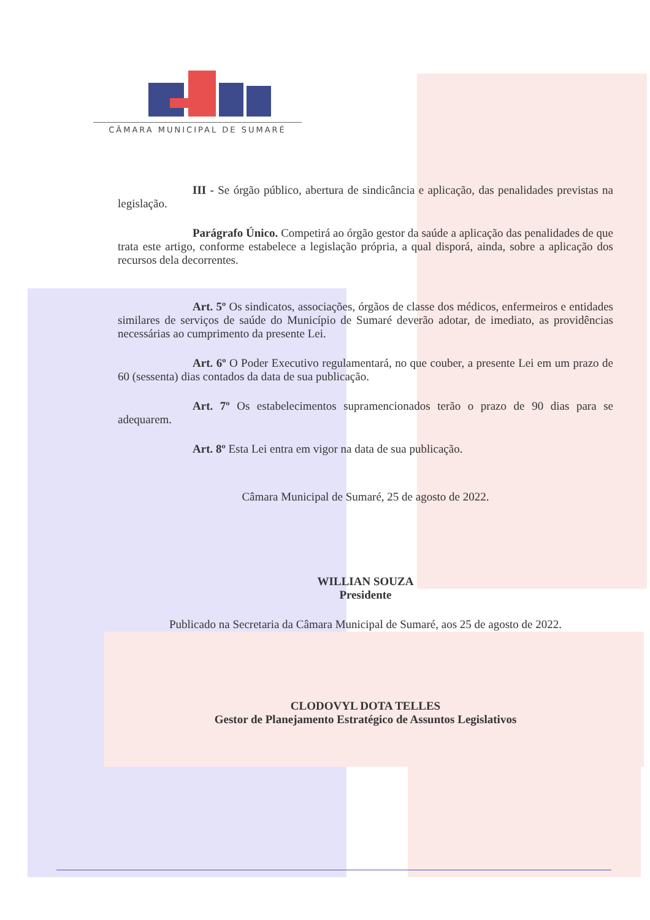CÂMARA MUNICIPAL DE SUMARÉ
III - Se órgão público, abertura de sindicância e aplicação, das penalidades previstas na legislação.
Parágrafo Único. Competirá ao órgão gestor da saúde a aplicação das penalidades de que trata este artigo, conforme estabelece a legislação própria, a qual disporá, ainda, sobre a aplicação dos recursos dela decorrentes.
Art. 5º Os sindicatos, associações, órgãos de classe dos médicos, enfermeiros e entidades similares de serviços de saúde do Município de Sumaré deverão adotar, de imediato, as providências necessárias ao cumprimento da presente Lei.
Art. 6º O Poder Executivo regulamentará, no que couber, a presente Lei em um prazo de 60 (sessenta) dias contados da data de sua publicação.
Art. 7º Os estabelecimentos supramencionados terão o prazo de 90 dias para se adequarem.
Art. 8º Esta Lei entra em vigor na data de sua publicação.
Câmara Municipal de Sumaré, 25 de agosto de 2022.
WILLIAN SOUZA
Presidente
Publicado na Secretaria da Câmara Municipal de Sumaré, aos 25 de agosto de 2022.
CLODOVYL DOTA TELLES
Gestor de Planejamento Estratégico de Assuntos Legislativos